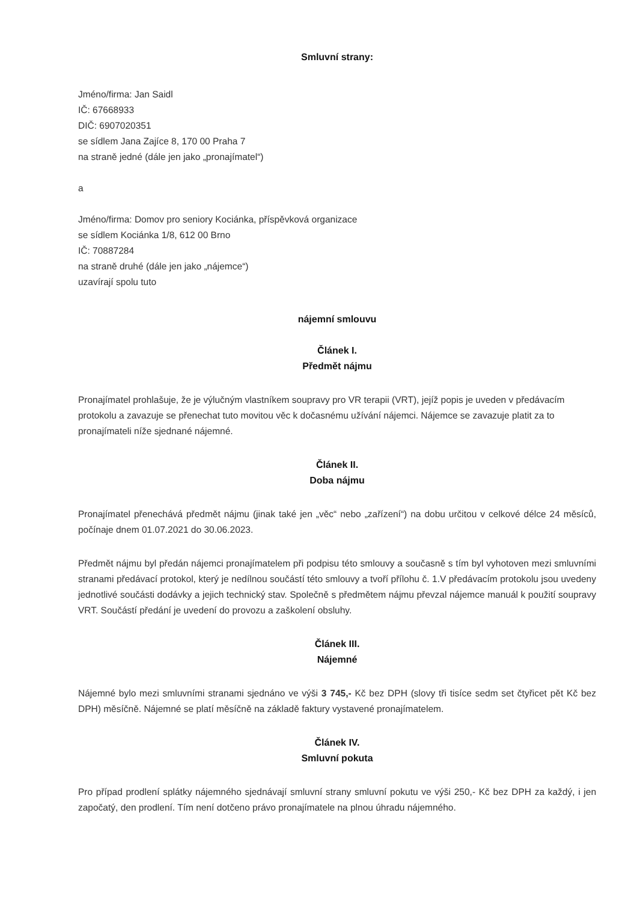Smluvní strany:
Jméno/firma: Jan Saidl
IČ: 67668933
DIČ: 6907020351
se sídlem Jana Zajíce 8, 170 00 Praha 7
na straně jedné (dále jen jako „pronajímatel“)
a
Jméno/firma: Domov pro seniory Kociánka, příspěvková organizace
se sídlem Kociánka 1/8, 612 00 Brno
IČ: 70887284
na straně druhé (dále jen jako „nájemce“)
uzavírají spolu tuto
nájemní smlouvu
Článek I.
Předmět nájmu
Pronajímatel prohlašuje, že je výlučným vlastníkem soupravy pro VR terapii (VRT), jejíž popis je uveden v předávacím protokolu a zavazuje se přenechat tuto movitou věc k dočasnému užívání nájemci. Nájemce se zavazuje platit za to pronajímateli níže sjednané nájemné.
Článek II.
Doba nájmu
Pronajímatel přenechává předmět nájmu (jinak také jen „věc“ nebo „zařízení“) na dobu určitou v celkové délce 24 měsíců, počínaje dnem 01.07.2021 do 30.06.2023.
Předmět nájmu byl předán nájemci pronajímatelem při podpisu této smlouvy a současně s tím byl vyhotoven mezi smluvními stranami předávací protokol, který je nedílnou součástí této smlouvy a tvoří přílohu č. 1.V předávacím protokolu jsou uvedeny jednotlivé součásti dodávky a jejich technický stav. Společně s předmětem nájmu převzal nájemce manuál k použití soupravy VRT. Součástí předání je uvedení do provozu a zaškolení obsluhy.
Článek III.
Nájemné
Nájemné bylo mezi smluvními stranami sjednáno ve výši 3 745,- Kč bez DPH (slovy tři tisíce sedm set čtyřicet pět Kč bez DPH) měsíčně. Nájemné se platí měsíčně na základě faktury vystavené pronajímatelem.
Článek IV.
Smluvní pokuta
Pro případ prodlení splátky nájemného sjednávají smluvní strany smluvní pokutu ve výši 250,- Kč bez DPH za každý, i jen započatý, den prodlení. Tím není dotčeno právo pronajímatele na plnou úhradu nájemného.